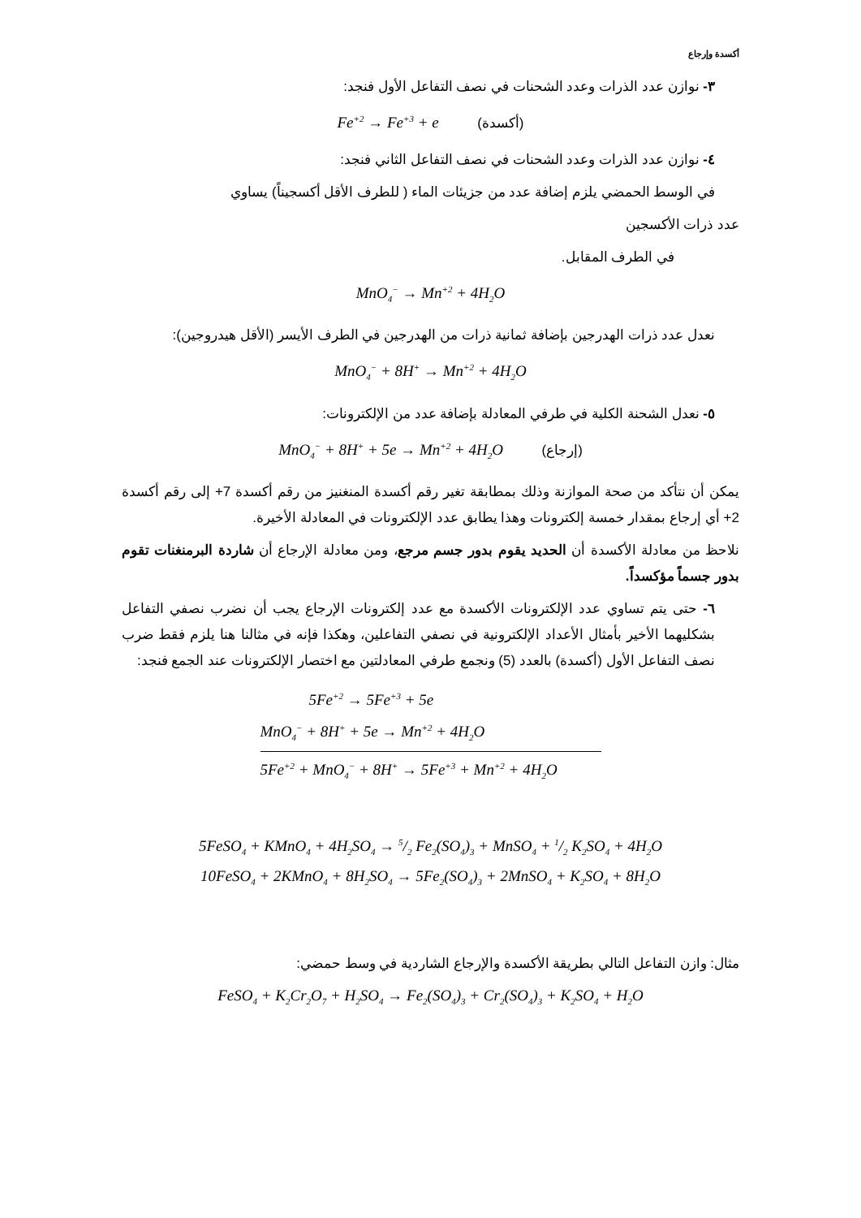أكسدة وإرجاع
٣- نوازن عدد الذرات وعدد الشحنات في نصف التفاعل الأول فنجد:
Fe<sup>+2</sup> → Fe<sup>+3</sup> + e (أكسدة)
٤- نوازن عدد الذرات وعدد الشحنات في نصف التفاعل الثاني فنجد:
في الوسط الحمضي يلزم إضافة عدد من جزيئات الماء ( للطرف الأقل أكسجيناً) يساوي
عدد ذرات الأكسجين
في الطرف المقابل.
MnO<sub>4</sub><sup>−</sup> → Mn<sup>+2</sup> + 4H<sub>2</sub>O
نعدل عدد ذرات الهدرجين بإضافة ثمانية ذرات من الهدرجين في الطرف الأيسر (الأقل هيدروجين):
MnO<sub>4</sub><sup>−</sup> + 8H<sup>+</sup> → Mn<sup>+2</sup> + 4H<sub>2</sub>O
٥- نعدل الشحنة الكلية في طرفي المعادلة بإضافة عدد من الإلكترونات:
MnO<sub>4</sub><sup>−</sup> + 8H<sup>+</sup> + 5e → Mn<sup>+2</sup> + 4H<sub>2</sub>O (إرجاع)
يمكن أن نتأكد من صحة الموازنة وذلك بمطابقة تغير رقم أكسدة المنغنيز من رقم أكسدة 7+ إلى رقم أكسدة 2+ أي إرجاع بمقدار خمسة إلكترونات وهذا يطابق عدد الإلكترونات في المعادلة الأخيرة.
نلاحظ من معادلة الأكسدة أن الحديد يقوم بدور جسم مرجع، ومن معادلة الإرجاع أن شاردة البرمنغنات تقوم بدور جسماً مؤكسداً.
٦- حتى يتم تساوي عدد الإلكترونات الأكسدة مع عدد إلكترونات الإرجاع يجب أن نضرب نصفي التفاعل بشكليهما الأخير بأمثال الأعداد الإلكترونية في نصفي التفاعلين، وهكذا فإنه في مثالنا هنا يلزم فقط ضرب نصف التفاعل الأول (أكسدة) بالعدد (5) ونجمع طرفي المعادلتين مع اختصار الإلكترونات عند الجمع فنجد:
5Fe<sup>+2</sup> → 5Fe<sup>+3</sup> + 5e
MnO<sub>4</sub><sup>−</sup> + 8H<sup>+</sup> + 5e → Mn<sup>+2</sup> + 4H<sub>2</sub>O
5Fe<sup>+2</sup> + MnO<sub>4</sub><sup>−</sup> + 8H<sup>+</sup> → 5Fe<sup>+3</sup> + Mn<sup>+2</sup> + 4H<sub>2</sub>O
5FeSO<sub>4</sub> + KMnO<sub>4</sub> + 4H<sub>2</sub>SO<sub>4</sub> → 5/2 Fe<sub>2</sub>(SO<sub>4</sub>)<sub>3</sub> + MnSO<sub>4</sub> + 1/2 K<sub>2</sub>SO<sub>4</sub> + 4H<sub>2</sub>O
10FeSO<sub>4</sub> + 2KMnO<sub>4</sub> + 8H<sub>2</sub>SO<sub>4</sub> → 5Fe<sub>2</sub>(SO<sub>4</sub>)<sub>3</sub> + 2MnSO<sub>4</sub> + K<sub>2</sub>SO<sub>4</sub> + 8H<sub>2</sub>O
مثال: وازن التفاعل التالي بطريقة الأكسدة والإرجاع الشاردية في وسط حمضي:
FeSO<sub>4</sub> + K<sub>2</sub>Cr<sub>2</sub>O<sub>7</sub> + H<sub>2</sub>SO<sub>4</sub> → Fe<sub>2</sub>(SO<sub>4</sub>)<sub>3</sub> + Cr<sub>2</sub>(SO<sub>4</sub>)<sub>3</sub> + K<sub>2</sub>SO<sub>4</sub> + H<sub>2</sub>O